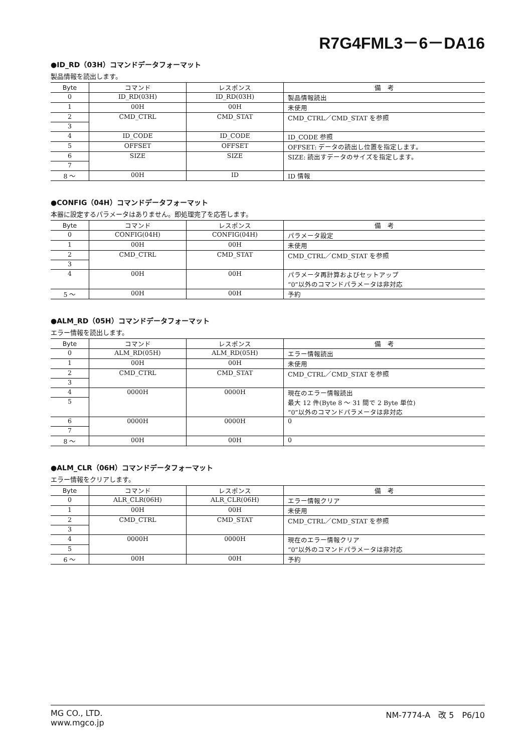R7G4FML3－6－DA16
●ID_RD（03H）コマンドデータフォーマット
製品情報を読出します。
| Byte | コマンド | レスポンス | 備 考 |
| --- | --- | --- | --- |
| 0 | ID_RD(03H) | ID_RD(03H) | 製品情報読出 |
| 1 | 00H | 00H | 未使用 |
| 2 | CMD_CTRL | CMD_STAT | CMD_CTRL／CMD_STAT を参照 |
| 3 | | | |
| 4 | ID_CODE | ID_CODE | ID_CODE 参照 |
| 5 | OFFSET | OFFSET | OFFSET: データの読出し位置を指定します。 |
| 6 | SIZE | SIZE | SIZE: 読出すデータのサイズを指定します。 |
| 7 | | | |
| 8 ～ | 00H | ID | ID 情報 |
●CONFIG（04H）コマンドデータフォーマット
本器に設定するパラメータはありません。即処理完了を応答します。
| Byte | コマンド | レスポンス | 備 考 |
| --- | --- | --- | --- |
| 0 | CONFIG(04H) | CONFIG(04H) | パラメータ設定 |
| 1 | 00H | 00H | 未使用 |
| 2 | CMD_CTRL | CMD_STAT | CMD_CTRL／CMD_STAT を参照 |
| 3 | | | |
| 4 | 00H | 00H | パラメータ再計算およびセットアップ “0”以外のコマンドパラメータは非対応 |
| 5 ～ | 00H | 00H | 予約 |
●ALM_RD（05H）コマンドデータフォーマット
エラー情報を読出します。
| Byte | コマンド | レスポンス | 備 考 |
| --- | --- | --- | --- |
| 0 | ALM_RD(05H) | ALM_RD(05H) | エラー情報読出 |
| 1 | 00H | 00H | 未使用 |
| 2 | CMD_CTRL | CMD_STAT | CMD_CTRL／CMD_STAT を参照 |
| 3 | | | |
| 4 | 0000H | 0000H | 現在のエラー情報読出 最大 12 件(Byte 8 ～ 31 間で 2 Byte 単位) “0”以外のコマンドパラメータは非対応 |
| 5 | | | |
| 6 | 0000H | 0000H | 0 |
| 7 | | | |
| 8 ～ | 00H | 00H | 0 |
●ALM_CLR（06H）コマンドデータフォーマット
エラー情報をクリアします。
| Byte | コマンド | レスポンス | 備 考 |
| --- | --- | --- | --- |
| 0 | ALR_CLR(06H) | ALR_CLR(06H) | エラー情報クリア |
| 1 | 00H | 00H | 未使用 |
| 2 | CMD_CTRL | CMD_STAT | CMD_CTRL／CMD_STAT を参照 |
| 3 | | | |
| 4 | 0000H | 0000H | 現在のエラー情報クリア “0”以外のコマンドパラメータは非対応 |
| 5 | | | |
| 6 ～ | 00H | 00H | 予約 |
MG CO., LTD.
www.mgco.jp
NM-7774-A　改 5　P6/10